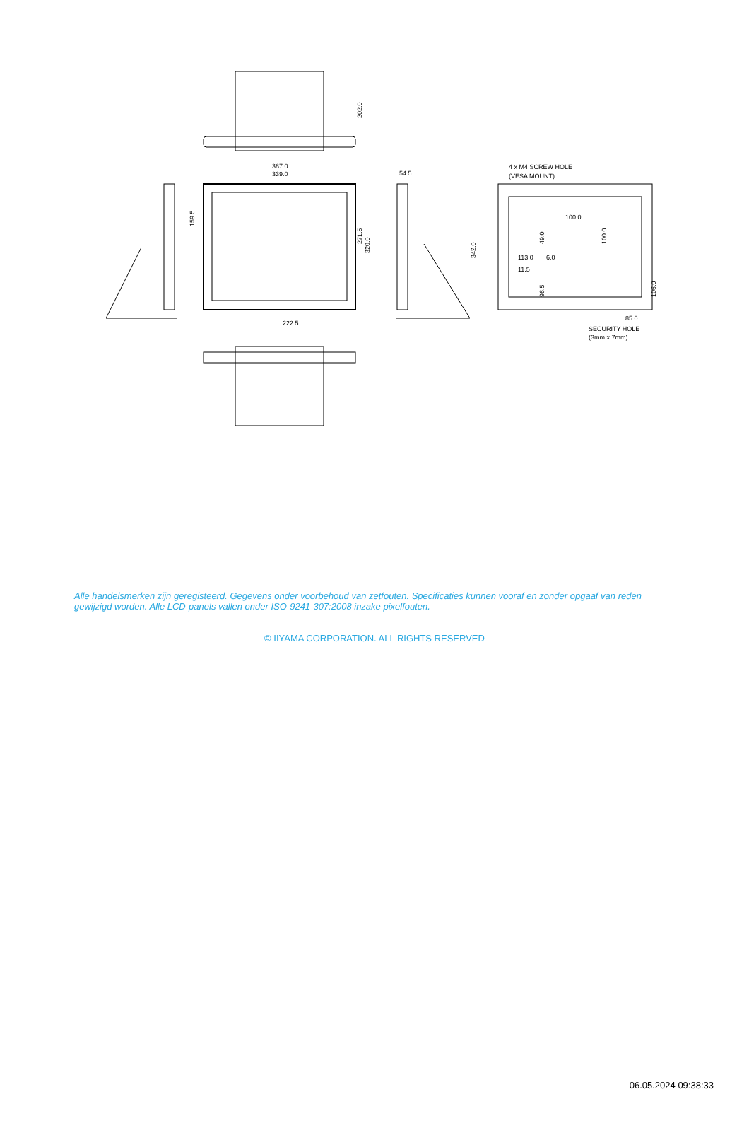387.0
339.0
54.5
222.5
4 x M4 SCREW HOLE
(VESA MOUNT)
100.0
113.0
6.0
11.5
85.0
SECURITY HOLE
(3mm x 7mm)
202.0
159.5
271.5
320.0
342.0
49.0
100.0
96.5
106.0
Alle handelsmerken zijn geregisteerd. Gegevens onder voorbehoud van zetfouten. Specificaties kunnen vooraf en zonder opgaaf van reden gewijzigd worden. Alle LCD-panels vallen onder ISO-9241-307:2008 inzake pixelfouten.
© IIYAMA CORPORATION. ALL RIGHTS RESERVED
06.05.2024 09:38:33